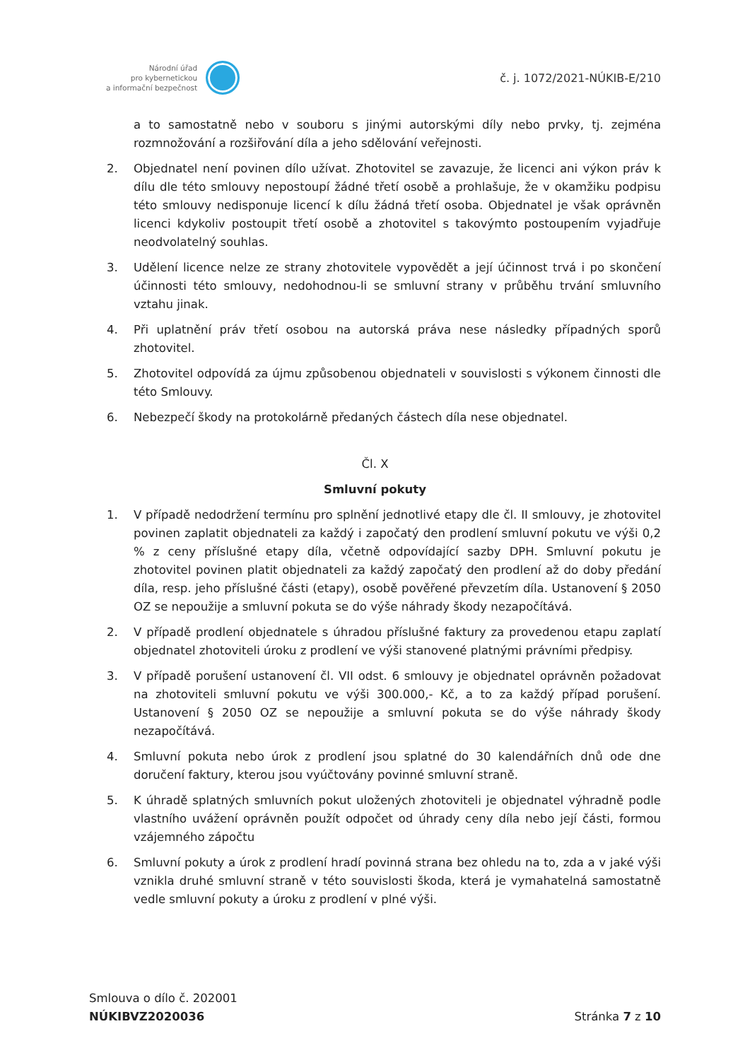Národní úřad
pro kybernetickou
a informační bezpečnost
č. j. 1072/2021-NÚKIB-E/210
a to samostatně nebo v souboru s jinými autorskými díly nebo prvky, tj. zejména rozmnožování a rozšiřování díla a jeho sdělování veřejnosti.
2. Objednatel není povinen dílo užívat. Zhotovitel se zavazuje, že licenci ani výkon práv k dílu dle této smlouvy nepostoupí žádné třetí osobě a prohlašuje, že v okamžiku podpisu této smlouvy nedisponuje licencí k dílu žádná třetí osoba. Objednatel je však oprávněn licenci kdykoliv postoupit třetí osobě a zhotovitel s takovýmto postoupením vyjadřuje neodvolatelný souhlas.
3. Udělení licence nelze ze strany zhotovitele vypovědět a její účinnost trvá i po skončení účinnosti této smlouvy, nedohodnou-li se smluvní strany v průběhu trvání smluvního vztahu jinak.
4. Při uplatnění práv třetí osobou na autorská práva nese následky případných sporů zhotovitel.
5. Zhotovitel odpovídá za újmu způsobenou objednateli v souvislosti s výkonem činnosti dle této Smlouvy.
6. Nebezpečí škody na protokolárně předaných částech díla nese objednatel.
Čl. X
Smluvní pokuty
1. V případě nedodržení termínu pro splnění jednotlivé etapy dle čl. II smlouvy, je zhotovitel povinen zaplatit objednateli za každý i započatý den prodlení smluvní pokutu ve výši 0,2 % z ceny příslušné etapy díla, včetně odpovídající sazby DPH. Smluvní pokutu je zhotovitel povinen platit objednateli za každý započatý den prodlení až do doby předání díla, resp. jeho příslušné části (etapy), osobě pověřené převzetím díla. Ustanovení § 2050 OZ se nepoužije a smluvní pokuta se do výše náhrady škody nezapočítává.
2. V případě prodlení objednatele s úhradou příslušné faktury za provedenou etapu zaplatí objednatel zhotoviteli úroku z prodlení ve výši stanovené platnými právními předpisy.
3. V případě porušení ustanovení čl. VII odst. 6 smlouvy je objednatel oprávněn požadovat na zhotoviteli smluvní pokutu ve výši 300.000,- Kč, a to za každý případ porušení. Ustanovení § 2050 OZ se nepoužije a smluvní pokuta se do výše náhrady škody nezapočítává.
4. Smluvní pokuta nebo úrok z prodlení jsou splatné do 30 kalendářních dnů ode dne doručení faktury, kterou jsou vyúčtovány povinné smluvní straně.
5. K úhradě splatných smluvních pokut uložených zhotoviteli je objednatel výhradně podle vlastního uvážení oprávněn použít odpočet od úhrady ceny díla nebo její části, formou vzájemného zápočtu
6. Smluvní pokuty a úrok z prodlení hradí povinná strana bez ohledu na to, zda a v jaké výši vznikla druhé smluvní straně v této souvislosti škoda, která je vymahatelná samostatně vedle smluvní pokuty a úroku z prodlení v plné výši.
Smlouva o dílo č. 202001
NÚKIBVZ2020036
Stránka 7 z 10